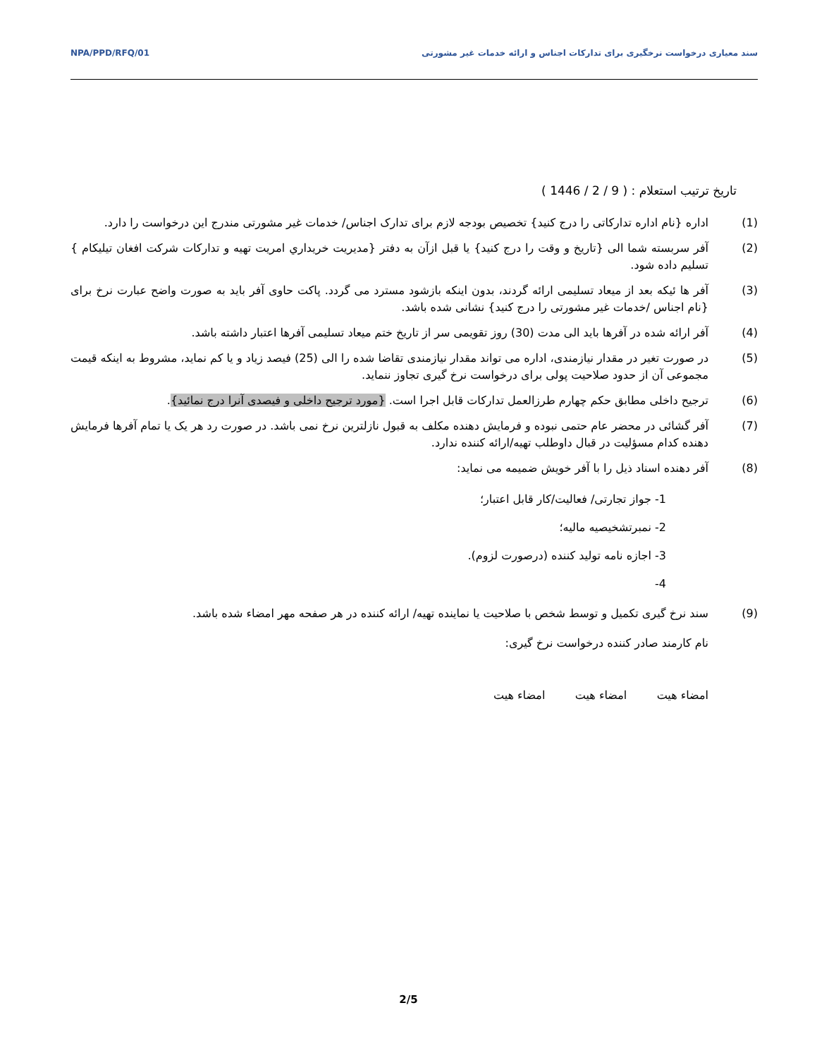NPA/PPD/RFQ/01 سند معیاری درخواست نرخگیری برای تدارکات اجناس و ارائه خدمات غیر مشورتی
تاریخ ترتیب استعلام : ( 9 / 2 / 1446 )
(1) اداره {نام اداره تدارکاتی را درج کنید} تخصیص بودجه لازم برای تدارک اجناس/ خدمات غیر مشورتی مندرج این درخواست را دارد.
(2) آفر سربسته شما الی {تاریخ و وقت را درج کنید} یا قبل ازآن به دفتر {مدیریت خریداري امریت تهیه و تدارکات شرکت افغان تیلیکام } تسلیم داده شود.
(3) آفر ها ئیکه بعد از میعاد تسلیمی ارائه گردند، بدون اینکه بازشود مسترد می گردد. پاکت حاوی آفر باید به صورت واضح عبارت نرخ برای {نام اجناس /خدمات غیر مشورتی را درج کنید} نشانی شده باشد.
(4) آفر ارائه شده در آفرها باید الی مدت (30) روز تقویمی سر از تاریخ ختم میعاد تسلیمی آفرها اعتبار داشته باشد.
(5) در صورت تغیر در مقدار نیازمندی، اداره می تواند مقدار نیازمندی تقاضا شده را الی (25) فیصد زیاد و یا کم نماید، مشروط به اینکه قیمت مجموعی آن از حدود صلاحیت پولی برای درخواست نرخ گیری تجاوز ننماید.
(6) ترجیح داخلی مطابق حکم چهارم طرزالعمل تدارکات قابل اجرا است. {مورد ترجیح داخلی و فیصدی آنرا درج نمائید}.
(7) آفر گشائی در محضر عام حتمی نبوده و فرمایش دهنده مکلف به قبول نازلترین نرخ نمی باشد. در صورت رد هر یک یا تمام آفرها فرمایش دهنده کدام مسؤلیت در قبال داوطلب تهیه/ارائه کننده ندارد.
(8) آفر دهنده اسناد ذیل را با آفر خویش ضمیمه می نماید:
1- جواز تجارتی/ فعالیت/کار قابل اعتبار؛
2- نمبرتشخیصیه مالیه؛
3- اجازه نامه تولید کننده (درصورت لزوم).
4-
(9) سند نرخ گیری تکمیل و توسط شخص با صلاحیت یا نماینده تهیه/ ارائه کننده در هر صفحه مهر امضاء شده باشد.
نام کارمند صادر کننده درخواست نرخ گیری:
امضاء هیت امضاء هیت امضاء هیت
2/5